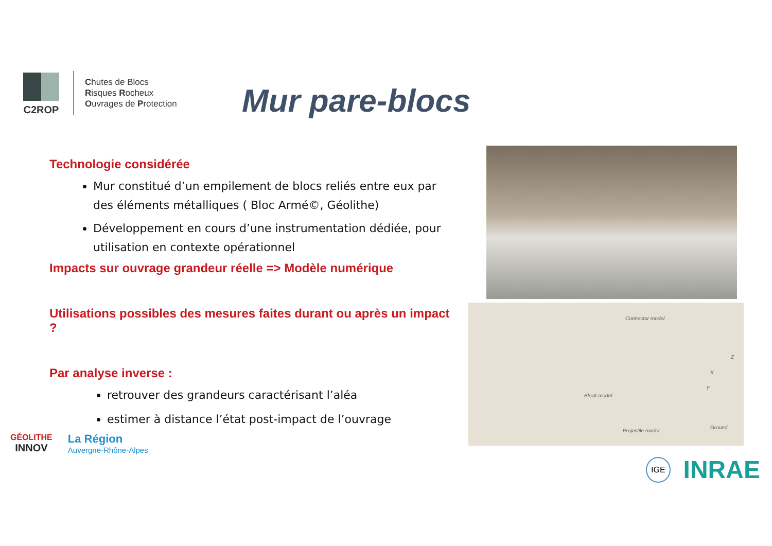C2ROP
Chutes de Blocs
Risques Rocheux
Ouvrages de Protection
Mur pare-blocs
Technologie considérée
Mur constitué d’un empilement de blocs reliés entre eux par des éléments métalliques ( Bloc Armé©, Géolithe)
Développement en cours d’une instrumentation dédiée, pour utilisation en contexte opérationnel
Impacts sur ouvrage grandeur réelle => Modèle numérique
Utilisations possibles des mesures faites durant ou après un impact ?
Par analyse inverse :
retrouver des grandeurs caractérisant l’aléa
estimer à distance l’état post-impact de l’ouvrage
Connector model
Projectile model
Block model
Ground
Z
X
Y
GÉOLITHE
INNOV
La Région
Auvergne-Rhône-Alpes
IGE INRAE